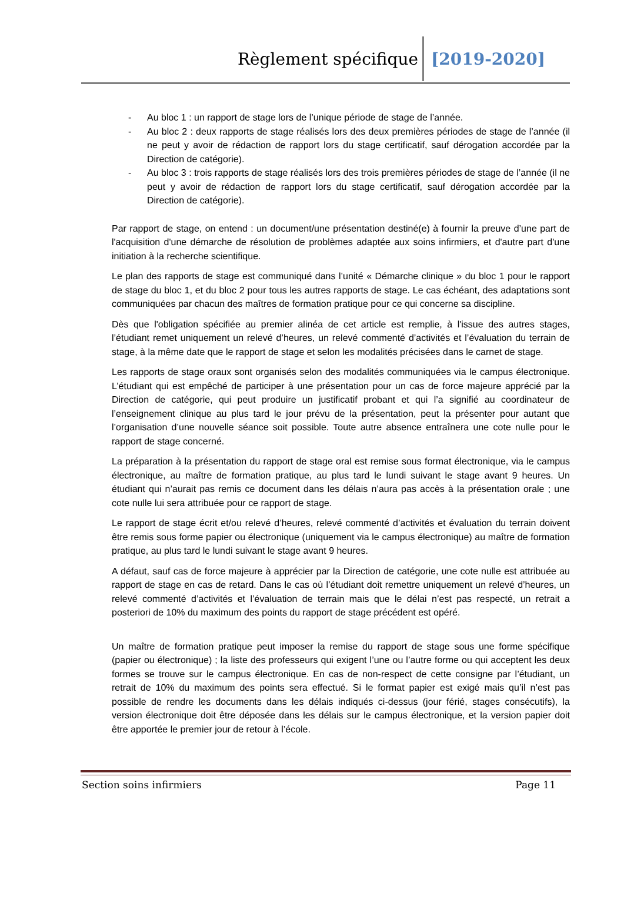Règlement spécifique [2019-2020]
- Au bloc 1 : un rapport de stage lors de l’unique période de stage de l’année.
- Au bloc 2 : deux rapports de stage réalisés lors des deux premières périodes de stage de l’année (il ne peut y avoir de rédaction de rapport lors du stage certificatif, sauf dérogation accordée par la Direction de catégorie).
- Au bloc 3 : trois rapports de stage réalisés lors des trois premières périodes de stage de l’année (il ne peut y avoir de rédaction de rapport lors du stage certificatif, sauf dérogation accordée par la Direction de catégorie).
Par rapport de stage, on entend : un document/une présentation destiné(e) à fournir la preuve d’une part de l'acquisition d'une démarche de résolution de problèmes adaptée aux soins infirmiers, et d'autre part d'une initiation à la recherche scientifique.
Le plan des rapports de stage est communiqué dans l’unité « Démarche clinique » du bloc 1 pour le rapport de stage du bloc 1, et du bloc 2 pour tous les autres rapports de stage. Le cas échéant, des adaptations sont communiquées par chacun des maîtres de formation pratique pour ce qui concerne sa discipline.
Dès que l'obligation spécifiée au premier alinéa de cet article est remplie, à l'issue des autres stages, l’étudiant remet uniquement un relevé d’heures, un relevé commenté d’activités et l’évaluation du terrain de stage, à la même date que le rapport de stage et selon les modalités précisées dans le carnet de stage.
Les rapports de stage oraux sont organisés selon des modalités communiquées via le campus électronique. L’étudiant qui est empêché de participer à une présentation pour un cas de force majeure apprécié par la Direction de catégorie, qui peut produire un justificatif probant et qui l’a signifié au coordinateur de l’enseignement clinique au plus tard le jour prévu de la présentation, peut la présenter pour autant que l’organisation d’une nouvelle séance soit possible. Toute autre absence entraînera une cote nulle pour le rapport de stage concerné.
La préparation à la présentation du rapport de stage oral est remise sous format électronique, via le campus électronique, au maître de formation pratique, au plus tard le lundi suivant le stage avant 9 heures. Un étudiant qui n’aurait pas remis ce document dans les délais n’aura pas accès à la présentation orale ; une cote nulle lui sera attribuée pour ce rapport de stage.
Le rapport de stage écrit et/ou relevé d’heures, relevé commenté d’activités et évaluation du terrain doivent être remis sous forme papier ou électronique (uniquement via le campus électronique) au maître de formation pratique, au plus tard le lundi suivant le stage avant 9 heures.
A défaut, sauf cas de force majeure à apprécier par la Direction de catégorie, une cote nulle est attribuée au rapport de stage en cas de retard. Dans le cas où l’étudiant doit remettre uniquement un relevé d’heures, un relevé commenté d’activités et l’évaluation de terrain mais que le délai n’est pas respecté, un retrait a posteriori de 10% du maximum des points du rapport de stage précédent est opéré.
Un maître de formation pratique peut imposer la remise du rapport de stage sous une forme spécifique (papier ou électronique) ; la liste des professeurs qui exigent l’une ou l’autre forme ou qui acceptent les deux formes se trouve sur le campus électronique. En cas de non-respect de cette consigne par l’étudiant, un retrait de 10% du maximum des points sera effectué. Si le format papier est exigé mais qu’il n’est pas possible de rendre les documents dans les délais indiqués ci-dessus (jour férié, stages consécutifs), la version électronique doit être déposée dans les délais sur le campus électronique, et la version papier doit être apportée le premier jour de retour à l’école.
Section soins infirmiers Page 11